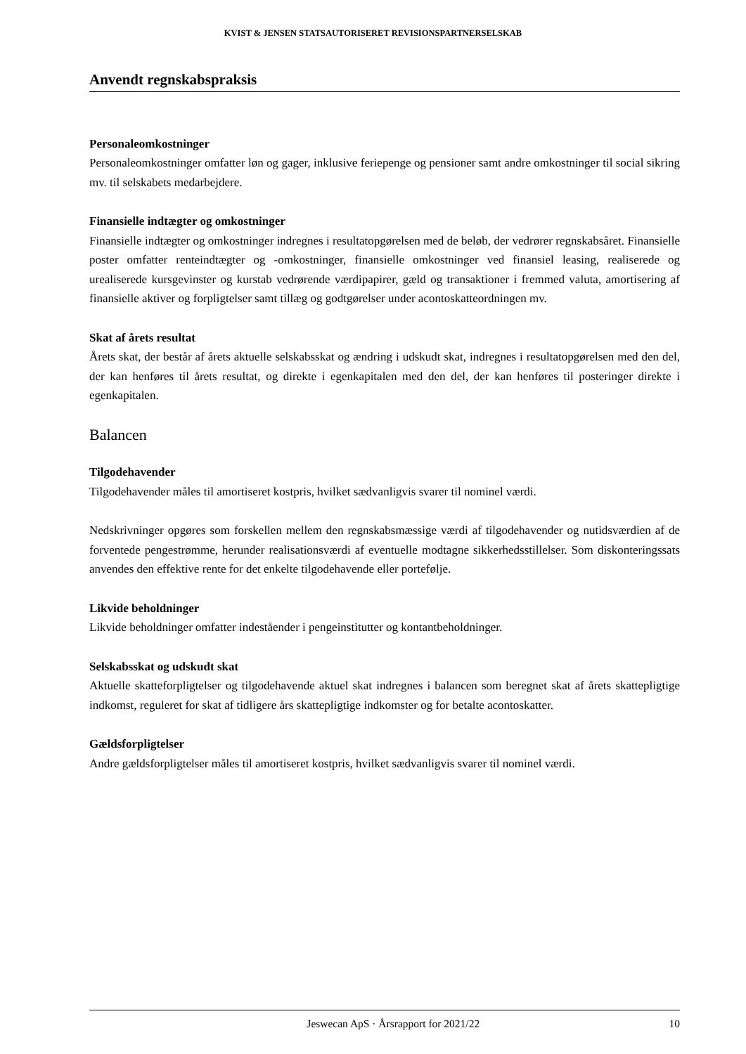KVIST & JENSEN STATSAUTORISERET REVISIONSPARTNERSELSKAB
Anvendt regnskabspraksis
Personaleomkostninger
Personaleomkostninger omfatter løn og gager, inklusive feriepenge og pensioner samt andre omkostninger til social sikring mv. til selskabets medarbejdere.
Finansielle indtægter og omkostninger
Finansielle indtægter og omkostninger indregnes i resultatopgørelsen med de beløb, der vedrører regnskabsåret. Finansielle poster omfatter renteindtægter og -omkostninger, finansielle omkostninger ved finansiel leasing, realiserede og urealiserede kursgevinster og kurstab vedrørende værdipapirer, gæld og transaktioner i fremmed valuta, amortisering af finansielle aktiver og forpligtelser samt tillæg og godtgørelser under acontoskatteordningen mv.
Skat af årets resultat
Årets skat, der består af årets aktuelle selskabsskat og ændring i udskudt skat, indregnes i resultatopgørelsen med den del, der kan henføres til årets resultat, og direkte i egenkapitalen med den del, der kan henføres til posteringer direkte i egenkapitalen.
Balancen
Tilgodehavender
Tilgodehavender måles til amortiseret kostpris, hvilket sædvanligvis svarer til nominel værdi.
Nedskrivninger opgøres som forskellen mellem den regnskabsmæssige værdi af tilgodehavender og nutidsværdien af de forventede pengestrømme, herunder realisationsværdi af eventuelle modtagne sikkerhedsstillelser. Som diskonteringssats anvendes den effektive rente for det enkelte tilgodehavende eller portefølje.
Likvide beholdninger
Likvide beholdninger omfatter indeståender i pengeinstitutter og kontantbeholdninger.
Selskabsskat og udskudt skat
Aktuelle skatteforpligtelser og tilgodehavende aktuel skat indregnes i balancen som beregnet skat af årets skattepligtige indkomst, reguleret for skat af tidligere års skattepligtige indkomster og for betalte acontoskatter.
Gældsforpligtelser
Andre gældsforpligtelser måles til amortiseret kostpris, hvilket sædvanligvis svarer til nominel værdi.
Jeswecan ApS · Årsrapport for 2021/22 10